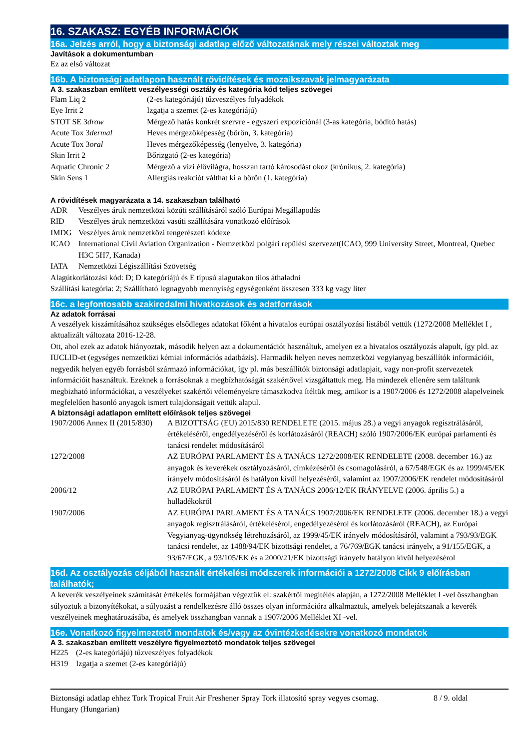16. SZAKASZ: EGYÉB INFORMÁCIÓK
16a. Jelzés arról, hogy a biztonsági adatlap előző változatának mely részei változtak meg
Javítások a dokumentumban
Ez az első változat
16b. A biztonsági adatlapon használt rövidítések és mozaikszavak jelmagyarázata
A 3. szakaszban említett veszélyességi osztály és kategória kód teljes szövegei
| Flam Liq 2 | (2-es kategóriájú) tűzveszélyes folyadékok |
| Eye Irrit 2 | Izgatja a szemet (2-es kategóriájú) |
| STOT SE 3 drow | Mérgező hatás konkrét szervre - egyszeri expozíciónál (3-as kategória, bódító hatás) |
| Acute Tox 3 dermal | Heves mérgezőképesség (bőrön, 3. kategória) |
| Acute Tox 3 oral | Heves mérgezőképesség (lenyelve, 3. kategória) |
| Skin Irrit 2 | Bőrizgató (2-es kategória) |
| Aquatic Chronic 2 | Mérgező a vízi élővilágra, hosszan tartó károsodást okoz (krónikus, 2. kategória) |
| Skin Sens 1 | Allergiás reakciót válthat ki a bőrön (1. kategória) |
A rövidítések magyarázata a 14. szakaszban található
| ADR | Veszélyes áruk nemzetközi közúti szállításáról szóló Európai Megállapodás |
| RID | Veszélyes áruk nemzetközi vasúti szállítására vonatkozó előírások |
| IMDG | Veszélyes áruk nemzetközi tengerészeti kódexe |
| ICAO | International Civil Aviation Organization - Nemzetközi polgári repülési szervezet(ICAO, 999 University Street, Montreal, Quebec H3C 5H7, Kanada) |
| IATA | Nemzetközi Légiszállítási Szövetség |
Alagútkorlátozási kód: D; D kategóriájú és E típusú alagutakon tilos áthaladni
Szállítási kategória: 2; Szállítható legnagyobb mennyiség egységenként összesen 333 kg vagy liter
16c. a legfontosabb szakirodalmi hivatkozások és adatforrások
Az adatok forrásai
A veszélyek kiszámításához szükséges elsődleges adatokat főként a hivatalos európai osztályozási listából vettük (1272/2008 Melléklet I , aktualizált változata 2016-12-28.
Ott, ahol ezek az adatok hiányoztak, második helyen azt a dokumentációt használtuk, amelyen ez a hivatalos osztályozás alapult, így pld. az IUCLID-et (egységes nemzetközi kémiai információs adatbázis). Harmadik helyen neves nemzetközi vegyianyag beszállítók információit, negyedik helyen egyéb forrásból származó információkat, így pl. más beszállítók biztonsági adatlapjait, vagy non-profit szervezetek információit használtuk. Ezeknek a forrásoknak a megbízhatóságát szakértővel vizsgáltattuk meg. Ha mindezek ellenére sem találtunk megbizható információkat, a veszélyeket szakértői véleményekre támaszkodva ítéltük meg, amikor is a 1907/2006 és 1272/2008 alapelveinek megfelelően hasonló anyagok ismert tulajdonságait vettük alapul.
A biztonsági adatlapon említett előírások teljes szövegei
| 1907/2006 Annex II (2015/830) | A BIZOTTSÁG (EU) 2015/830 RENDELETE (2015. május 28.) a vegyi anyagok regisztrálásáról, értékeléséről, engedélyezéséről és korlátozásáról (REACH) szóló 1907/2006/EK európai parlamenti és tanácsi rendelet módosításáról |
| 1272/2008 | AZ EURÓPAI PARLAMENT ÉS A TANÁCS 1272/2008/EK RENDELETE (2008. december 16.) az anyagok és keverékek osztályozásáról, címkézéséről és csomagolásáról, a 67/548/EGK és az 1999/45/EK irányelv módosításáról és hatályon kívül helyezéséről, valamint az 1907/2006/EK rendelet módosításáról |
| 2006/12 | AZ EURÓPAI PARLAMENT ÉS A TANÁCS 2006/12/EK IRÁNYELVE (2006. április 5.) a hulladékokról |
| 1907/2006 | AZ EURÓPAI PARLAMENT ÉS A TANÁCS 1907/2006/EK RENDELETE (2006. december 18.) a vegyi anyagok regisztrálásáról, értékelésérol, engedélyezésérol és korlátozásáról (REACH), az Európai Vegyianyag-ügynökség létrehozásáról, az 1999/45/EK irányelv módosításáról, valamint a 793/93/EGK tanácsi rendelet, az 1488/94/EK bizottsági rendelet, a 76/769/EGK tanácsi irányelv, a 91/155/EGK, a 93/67/EGK, a 93/105/EK és a 2000/21/EK bizottsági irányelv hatályon kívül helyezésérol |
16d. Az osztályozás céljából használt értékelési módszerek információi a 1272/2008 Cikk 9 előírásban találhatók;
A keverék veszélyeinek számítását értékelés formájában végeztük el: szakértői megítélés alapján, a 1272/2008 Melléklet I -vel összhangban súlyoztuk a bizonyítékokat, a súlyozást a rendelkezésre álló összes olyan információra alkalmaztuk, amelyek belejátszanak a keverék veszélyeinek meghatározásába, és amelyek összhangban vannak a 1907/2006 Melléklet XI -vel.
16e. Vonatkozó figyelmeztető mondatok és/vagy az óvintézkedésekre vonatkozó mondatok
A 3. szakaszban említett veszélyre figyelmeztető mondatok teljes szövegei
| H225 | (2-es kategóriájú) tűzveszélyes folyadékok |
| H319 | Izgatja a szemet (2-es kategóriájú) |
Biztonsági adatlap ehhez Tork Tropical Fruit Air Freshener Spray Tork illatosító spray vegyes csomag.
Hungary (Hungarian)
8 / 9. oldal